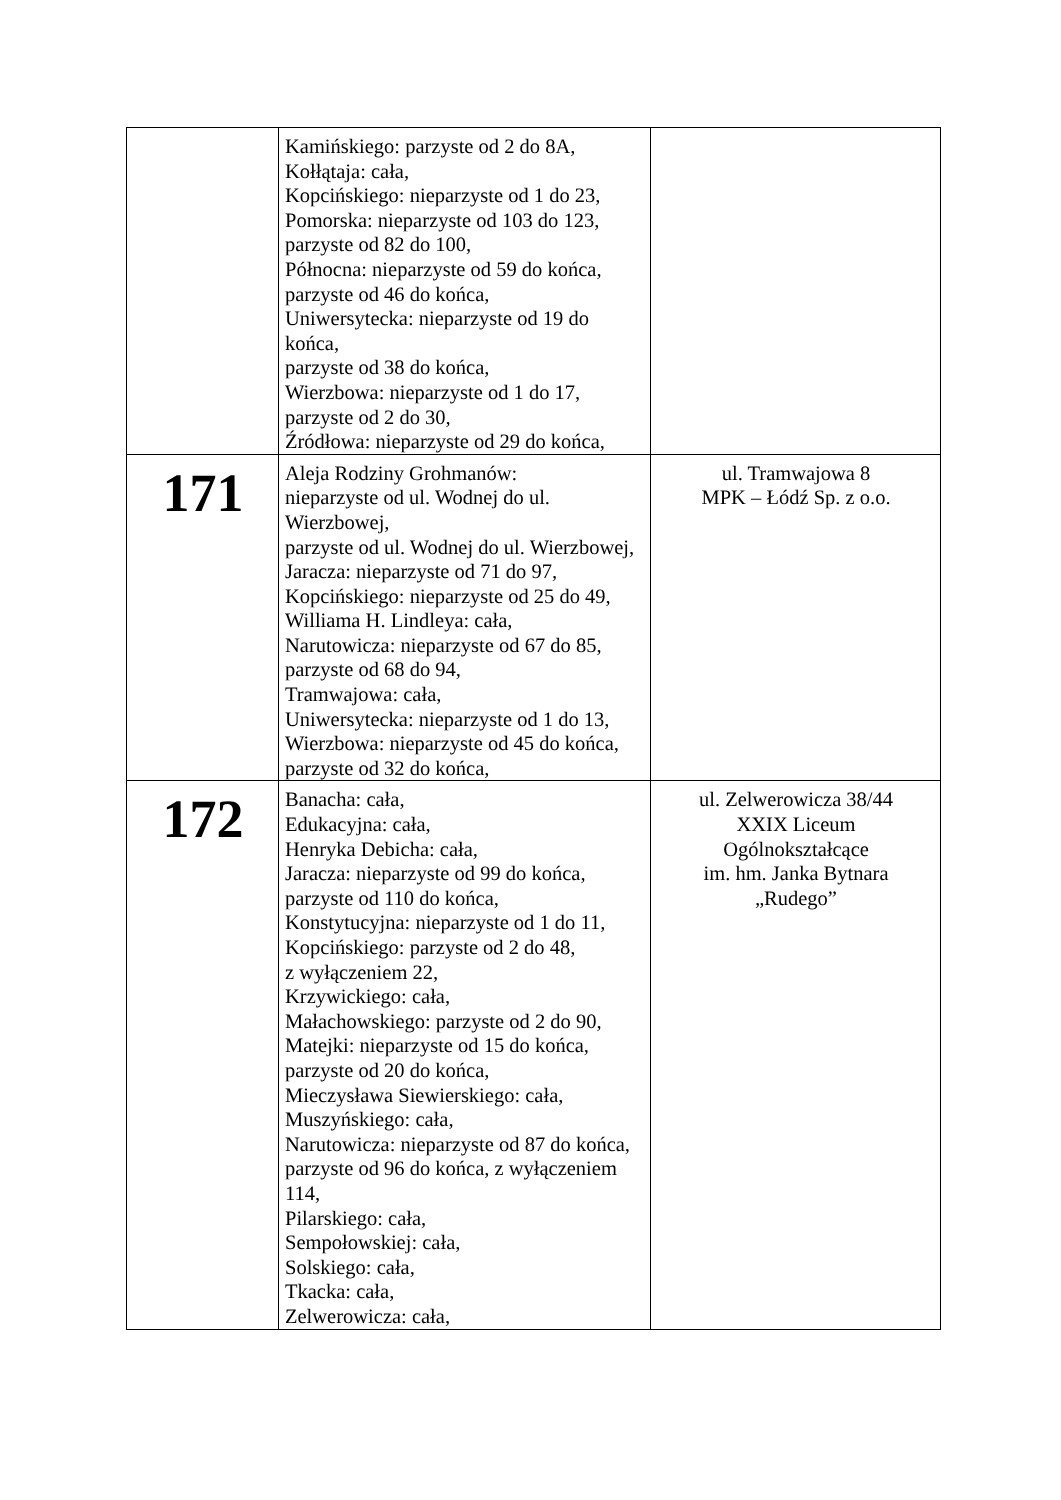| | Kamińskiego: parzyste od 2 do 8A, Kołłątaja: cała, Kopcińskiego: nieparzyste od 1 do 23, Pomorska: nieparzyste od 103 do 123, parzyste od 82 do 100, Północna: nieparzyste od 59 do końca, parzyste od 46 do końca, Uniwersytecka: nieparzyste od 19 do końca, parzyste od 38 do końca, Wierzbowa: nieparzyste od 1 do 17, parzyste od 2 do 30, Źródłowa: nieparzyste od 29 do końca, | |
| 171 | Aleja Rodziny Grohmanów: nieparzyste od ul. Wodnej do ul. Wierzbowej, parzyste od ul. Wodnej do ul. Wierzbowej, Jaracza: nieparzyste od 71 do 97, Kopcińskiego: nieparzyste od 25 do 49, Williama H. Lindleya: cała, Narutowicza: nieparzyste od 67 do 85, parzyste od 68 do 94, Tramwajowa: cała, Uniwersytecka: nieparzyste od 1 do 13, Wierzbowa: nieparzyste od 45 do końca, parzyste od 32 do końca, | ul. Tramwajowa 8 MPK – Łódź Sp. z o.o. |
| 172 | Banacha: cała, Edukacyjna: cała, Henryka Debicha: cała, Jaracza: nieparzyste od 99 do końca, parzyste od 110 do końca, Konstytucyjna: nieparzyste od 1 do 11, Kopcińskiego: parzyste od 2 do 48, z wyłączeniem 22, Krzywickiego: cała, Małachowskiego: parzyste od 2 do 90, Matejki: nieparzyste od 15 do końca, parzyste od 20 do końca, Mieczysława Siewierskiego: cała, Muszyńskiego: cała, Narutowicza: nieparzyste od 87 do końca, parzyste od 96 do końca, z wyłączeniem 114, Pilarskiego: cała, Sempołowskiej: cała, Solskiego: cała, Tkacka: cała, Zelwerowicza: cała, | ul. Zelwerowicza 38/44 XXIX Liceum Ogólnokształcące im. hm. Janka Bytnara „Rudego” |